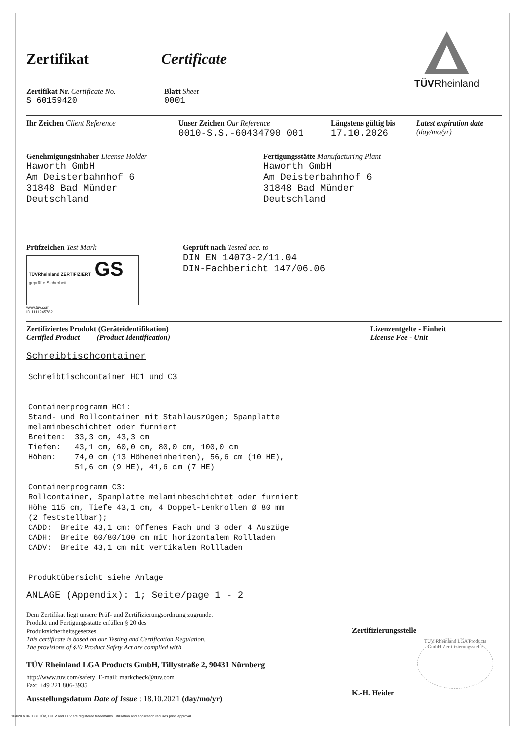TÜVRheinland
Zertifikat Certificate
Zertifikat Nr. Certificate No.
S 60159420
Blatt Sheet
0001
Ihr Zeichen Client Reference Unser Zeichen Our Reference
0010-S.S.-60434790 001
Längstens gültig bis
17.10.2026
Latest expiration date
(day/mo/yr)
Genehmigungsinhaber License Holder
Haworth GmbH
Am Deisterbahnhof 6
31848 Bad Münder
Deutschland
Fertigungsstätte Manufacturing Plant
Haworth GmbH
Am Deisterbahnhof 6
31848 Bad Münder
Deutschland
Prüfzeichen Test Mark
TÜVRheinland ZERTIFIZIERT GS geprüfte Sicherheit
www.tuv.com
ID 1111245782
Geprüft nach Tested acc. to
DIN EN 14073-2/11.04
DIN-Fachbericht 147/06.06
Zertifiziertes Produkt (Geräteidentifikation)
Certified Product (Product Identification)
Lizenzentgelte - Einheit
License Fee - Unit
Schreibtischcontainer
Schreibtischcontainer HC1 und C3


Containerprogramm HC1:
Stand- und Rollcontainer mit Stahlauszügen; Spanplatte
melaminbeschichtet oder furniert
Breiten:  33,3 cm, 43,3 cm
Tiefen:   43,1 cm, 60,0 cm, 80,0 cm, 100,0 cm
Höhen:    74,0 cm (13 Höheneinheiten), 56,6 cm (10 HE),
          51,6 cm (9 HE), 41,6 cm (7 HE)

Containerprogramm C3:
Rollcontainer, Spanplatte melaminbeschichtet oder furniert
Höhe 115 cm, Tiefe 43,1 cm, 4 Doppel-Lenkrollen Ø 80 mm
(2 feststellbar);
CADD:  Breite 43,1 cm: Offenes Fach und 3 oder 4 Auszüge
CADH:  Breite 60/80/100 cm mit horizontalem Rollladen
CADV:  Breite 43,1 cm mit vertikalem Rollladen


Produktübersicht siehe Anlage
ANLAGE (Appendix): 1; Seite/page 1 - 2
Dem Zertifikat liegt unsere Prüf- und Zertifizierungsordnung zugrunde.
Produkt und Fertigungsstätte erfüllen § 20 des
Produktsicherheitsgesetzes.
This certificate is based on our Testing and Certification Regulation.
The provisions of §20 Product Safety Act are complied with.
TÜV Rheinland LGA Products GmbH, Tillystraße 2, 90431 Nürnberg
http://www.tuv.com/safety E-mail: markcheck@tuv.com
Fax: +49 221 806-3935
Ausstellungsdatum Date of Issue : 18.10.2021 (day/mo/yr)
Zertifizierungsstelle
TÜV Rheinland LGA Products GmbH Zertifizierungsstelle
K.-H. Heider
10/020 h 04.08 © TÜV, TUEV and TUV are registered trademarks. Utilisation and application requires prior approval.